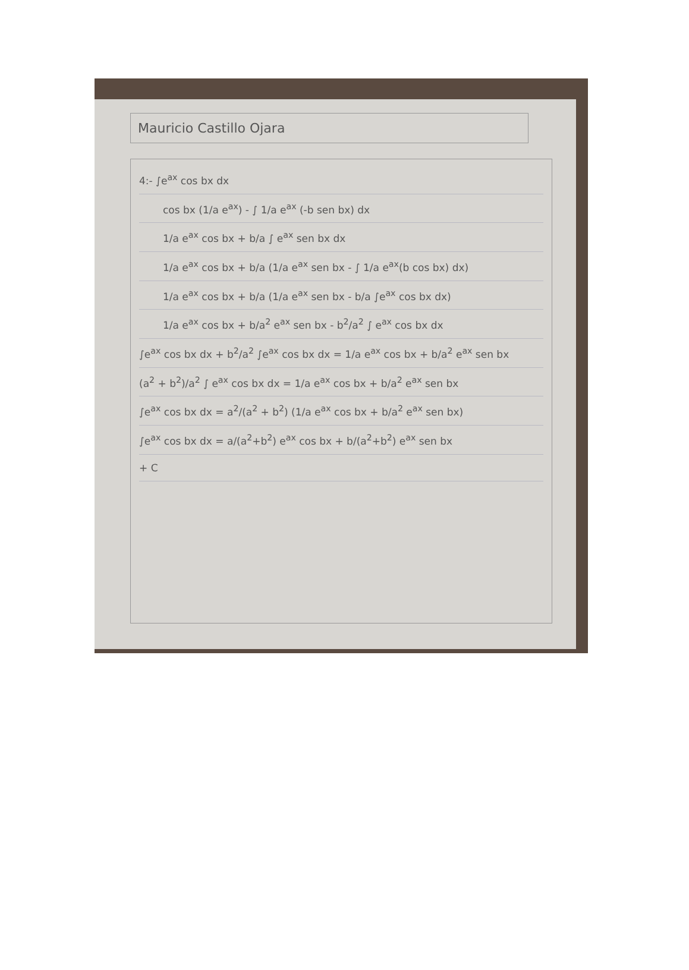Mauricio Castillo Ojara
4:- ∫e<sup>ax</sup> cos bx dx
cos bx (1/a e<sup>ax</sup>) - ∫ 1/a e<sup>ax</sup> (-b sen bx) dx
1/a e<sup>ax</sup> cos bx + b/a ∫ e<sup>ax</sup> sen bx dx
1/a e<sup>ax</sup> cos bx + b/a (1/a e<sup>ax</sup> sen bx - ∫ 1/a e<sup>ax</sup>(b cos bx) dx)
1/a e<sup>ax</sup> cos bx + b/a (1/a e<sup>ax</sup> sen bx - b/a ∫e<sup>ax</sup> cos bx dx)
1/a e<sup>ax</sup> cos bx + b/a<sup>2</sup> e<sup>ax</sup> sen bx - b<sup>2</sup>/a<sup>2</sup> ∫ e<sup>ax</sup> cos bx dx
∫e<sup>ax</sup> cos bx dx + b<sup>2</sup>/a<sup>2</sup> ∫e<sup>ax</sup> cos bx dx = 1/a e<sup>ax</sup> cos bx + b/a<sup>2</sup> e<sup>ax</sup> sen bx
(a<sup>2</sup> + b<sup>2</sup>)/a<sup>2</sup> ∫ e<sup>ax</sup> cos bx dx = 1/a e<sup>ax</sup> cos bx + b/a<sup>2</sup> e<sup>ax</sup> sen bx
∫e<sup>ax</sup> cos bx dx = a<sup>2</sup>/(a<sup>2</sup> + b<sup>2</sup>) (1/a e<sup>ax</sup> cos bx + b/a<sup>2</sup> e<sup>ax</sup> sen bx)
∫e<sup>ax</sup> cos bx dx = a/(a<sup>2</sup>+b<sup>2</sup>) e<sup>ax</sup> cos bx + b/(a<sup>2</sup>+b<sup>2</sup>) e<sup>ax</sup> sen bx
+ C